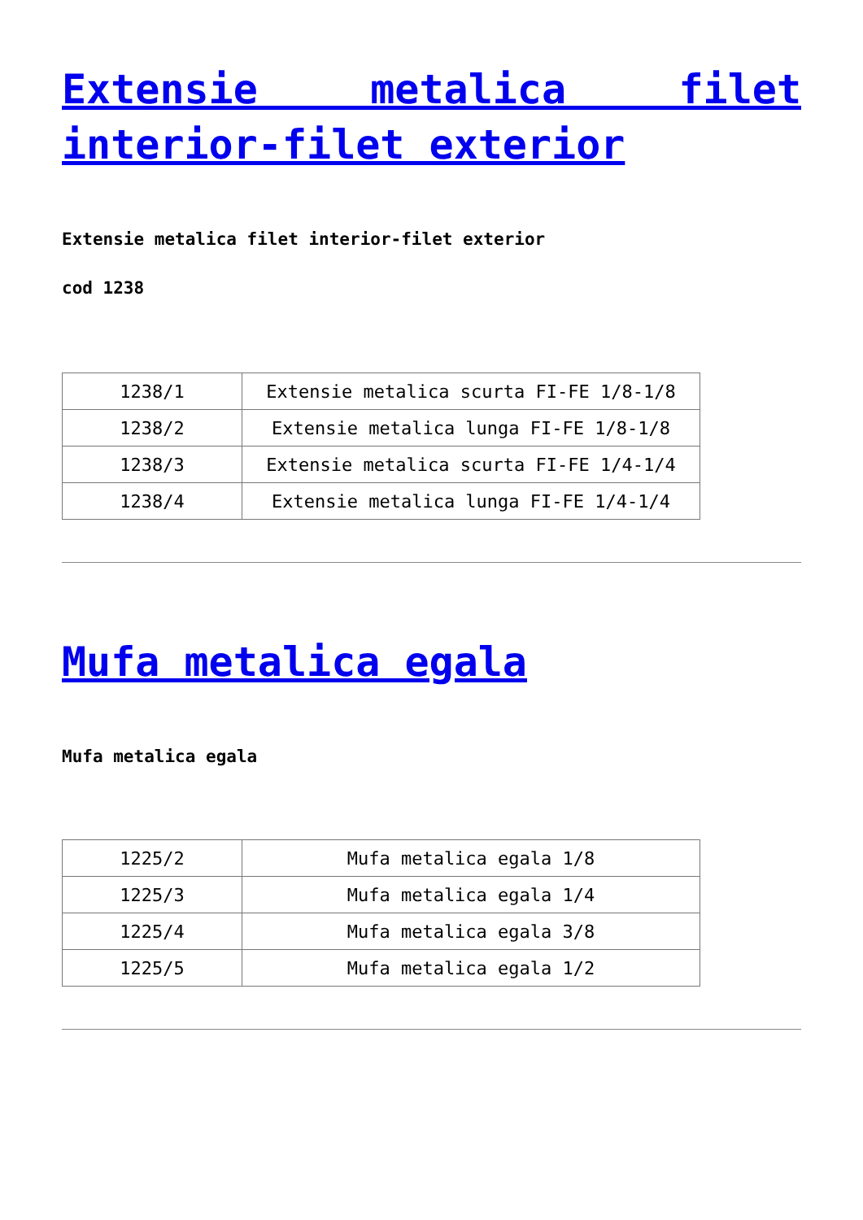Extensie metalica filet interior-filet exterior
Extensie metalica filet interior-filet exterior
cod 1238
| 1238/1 | Extensie metalica scurta FI-FE 1/8-1/8 |
| 1238/2 | Extensie metalica lunga FI-FE 1/8-1/8 |
| 1238/3 | Extensie metalica scurta FI-FE 1/4-1/4 |
| 1238/4 | Extensie metalica lunga FI-FE 1/4-1/4 |
Mufa metalica egala
Mufa metalica egala
| 1225/2 | Mufa metalica egala 1/8 |
| 1225/3 | Mufa metalica egala 1/4 |
| 1225/4 | Mufa metalica egala 3/8 |
| 1225/5 | Mufa metalica egala 1/2 |